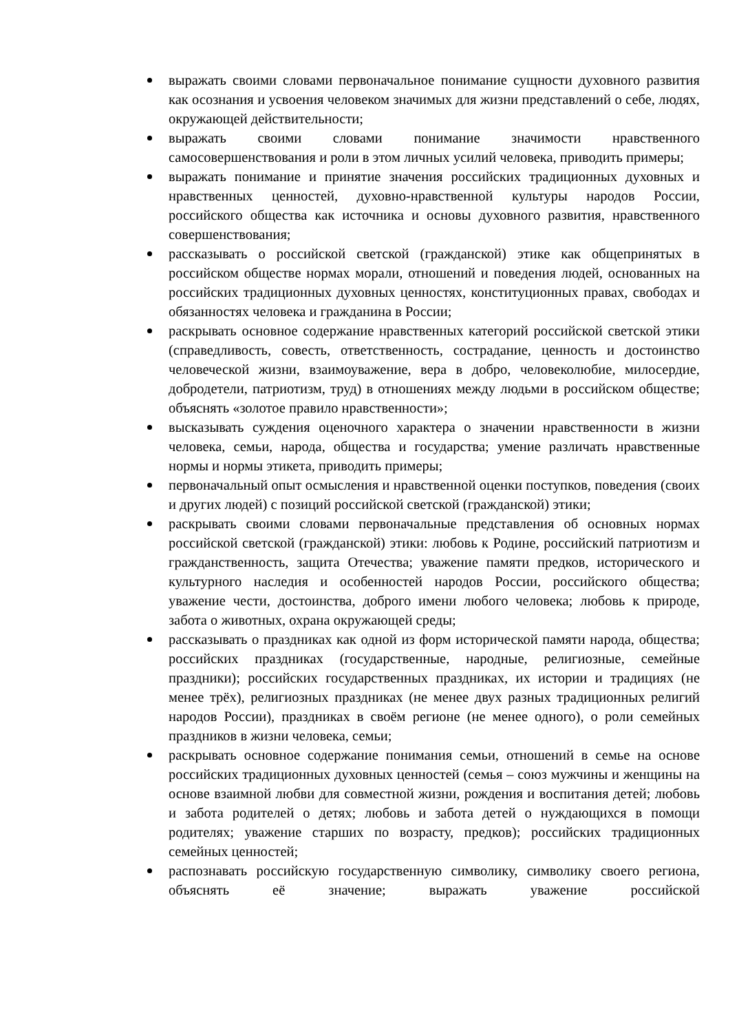выражать своими словами первоначальное понимание сущности духовного развития как осознания и усвоения человеком значимых для жизни представлений о себе, людях, окружающей действительности;
выражать своими словами понимание значимости нравственного самосовершенствования и роли в этом личных усилий человека, приводить примеры;
выражать понимание и принятие значения российских традиционных духовных и нравственных ценностей, духовно-нравственной культуры народов России, российского общества как источника и основы духовного развития, нравственного совершенствования;
рассказывать о российской светской (гражданской) этике как общепринятых в российском обществе нормах морали, отношений и поведения людей, основанных на российских традиционных духовных ценностях, конституционных правах, свободах и обязанностях человека и гражданина в России;
раскрывать основное содержание нравственных категорий российской светской этики (справедливость, совесть, ответственность, сострадание, ценность и достоинство человеческой жизни, взаимоуважение, вера в добро, человеколюбие, милосердие, добродетели, патриотизм, труд) в отношениях между людьми в российском обществе; объяснять «золотое правило нравственности»;
высказывать суждения оценочного характера о значении нравственности в жизни человека, семьи, народа, общества и государства; умение различать нравственные нормы и нормы этикета, приводить примеры;
первоначальный опыт осмысления и нравственной оценки поступков, поведения (своих и других людей) с позиций российской светской (гражданской) этики;
раскрывать своими словами первоначальные представления об основных нормах российской светской (гражданской) этики: любовь к Родине, российский патриотизм и гражданственность, защита Отечества; уважение памяти предков, исторического и культурного наследия и особенностей народов России, российского общества; уважение чести, достоинства, доброго имени любого человека; любовь к природе, забота о животных, охрана окружающей среды;
рассказывать о праздниках как одной из форм исторической памяти народа, общества; российских праздниках (государственные, народные, религиозные, семейные праздники); российских государственных праздниках, их истории и традициях (не менее трёх), религиозных праздниках (не менее двух разных традиционных религий народов России), праздниках в своём регионе (не менее одного), о роли семейных праздников в жизни человека, семьи;
раскрывать основное содержание понимания семьи, отношений в семье на основе российских традиционных духовных ценностей (семья – союз мужчины и женщины на основе взаимной любви для совместной жизни, рождения и воспитания детей; любовь и забота родителей о детях; любовь и забота детей о нуждающихся в помощи родителях; уважение старших по возрасту, предков); российских традиционных семейных ценностей;
распознавать российскую государственную символику, символику своего региона, объяснять её значение; выражать уважение российской